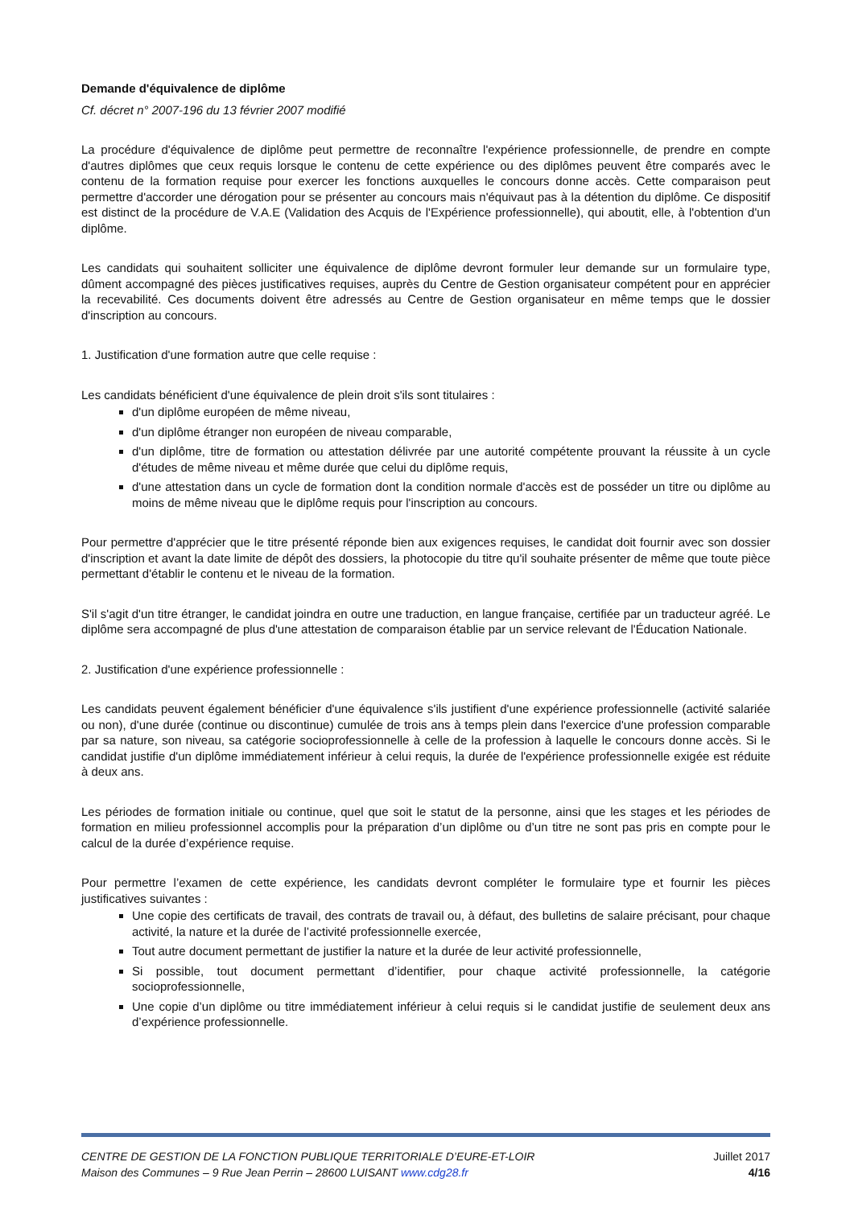Demande d'équivalence de diplôme
Cf. décret n° 2007-196 du 13 février 2007 modifié
La procédure d'équivalence de diplôme peut permettre de reconnaître l'expérience professionnelle, de prendre en compte d'autres diplômes que ceux requis lorsque le contenu de cette expérience ou des diplômes peuvent être comparés avec le contenu de la formation requise pour exercer les fonctions auxquelles le concours donne accès. Cette comparaison peut permettre d'accorder une dérogation pour se présenter au concours mais n'équivaut pas à la détention du diplôme. Ce dispositif est distinct de la procédure de V.A.E (Validation des Acquis de l'Expérience professionnelle), qui aboutit, elle, à l'obtention d'un diplôme.
Les candidats qui souhaitent solliciter une équivalence de diplôme devront formuler leur demande sur un formulaire type, dûment accompagné des pièces justificatives requises, auprès du Centre de Gestion organisateur compétent pour en apprécier la recevabilité. Ces documents doivent être adressés au Centre de Gestion organisateur en même temps que le dossier d'inscription au concours.
1. Justification d'une formation autre que celle requise :
Les candidats bénéficient d'une équivalence de plein droit s'ils sont titulaires :
d'un diplôme européen de même niveau,
d'un diplôme étranger non européen de niveau comparable,
d'un diplôme, titre de formation ou attestation délivrée par une autorité compétente prouvant la réussite à un cycle d'études de même niveau et même durée que celui du diplôme requis,
d'une attestation dans un cycle de formation dont la condition normale d'accès est de posséder un titre ou diplôme au moins de même niveau que le diplôme requis pour l'inscription au concours.
Pour permettre d'apprécier que le titre présenté réponde bien aux exigences requises, le candidat doit fournir avec son dossier d'inscription et avant la date limite de dépôt des dossiers, la photocopie du titre qu'il souhaite présenter de même que toute pièce permettant d'établir le contenu et le niveau de la formation.
S'il s'agit d'un titre étranger, le candidat joindra en outre une traduction, en langue française, certifiée par un traducteur agréé. Le diplôme sera accompagné de plus d'une attestation de comparaison établie par un service relevant de l'Éducation Nationale.
2. Justification d'une expérience professionnelle :
Les candidats peuvent également bénéficier d'une équivalence s'ils justifient d'une expérience professionnelle (activité salariée ou non), d'une durée (continue ou discontinue) cumulée de trois ans à temps plein dans l'exercice d'une profession comparable par sa nature, son niveau, sa catégorie socioprofessionnelle à celle de la profession à laquelle le concours donne accès. Si le candidat justifie d'un diplôme immédiatement inférieur à celui requis, la durée de l'expérience professionnelle exigée est réduite à deux ans.
Les périodes de formation initiale ou continue, quel que soit le statut de la personne, ainsi que les stages et les périodes de formation en milieu professionnel accomplis pour la préparation d’un diplôme ou d’un titre ne sont pas pris en compte pour le calcul de la durée d’expérience requise.
Pour permettre l’examen de cette expérience, les candidats devront compléter le formulaire type et fournir les pièces justificatives suivantes :
Une copie des certificats de travail, des contrats de travail ou, à défaut, des bulletins de salaire précisant, pour chaque activité, la nature et la durée de l’activité professionnelle exercée,
Tout autre document permettant de justifier la nature et la durée de leur activité professionnelle,
Si possible, tout document permettant d’identifier, pour chaque activité professionnelle, la catégorie socioprofessionnelle,
Une copie d’un diplôme ou titre immédiatement inférieur à celui requis si le candidat justifie de seulement deux ans d’expérience professionnelle.
CENTRE DE GESTION DE LA FONCTION PUBLIQUE TERRITORIALE D’EURE-ET-LOIR Juillet 2017
Maison des Communes – 9 Rue Jean Perrin – 28600 LUISANT www.cdg28.fr 4/16